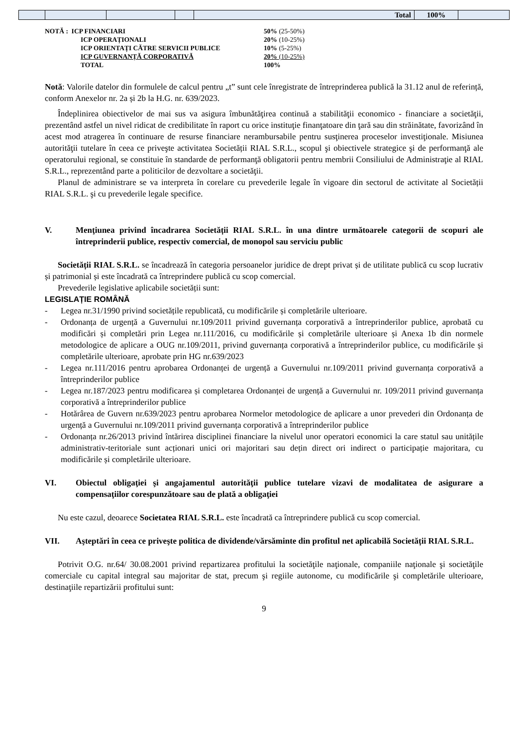| | | | | Total | 100% | |
| NOTĂ : ICP FINANCIARI | 50% (25-50%) |
| ICP OPERAȚIONALI | 20% (10-25%) |
| ICP ORIENTAȚI CĂTRE SERVICII PUBLICE | 10% (5-25%) |
| ICP GUVERNANȚĂ CORPORATIVĂ | 20% (10-25%) |
| TOTAL | 100% |
Notă: Valorile datelor din formulele de calcul pentru „t” sunt cele înregistrate de întreprinderea publică la 31.12 anul de referință, conform Anexelor nr. 2a și 2b la H.G. nr. 639/2023.
Îndeplinirea obiectivelor de mai sus va asigura îmbunătăţirea continuă a stabilităţii economico - financiare a societăţii, prezentând astfel un nivel ridicat de credibilitate în raport cu orice instituţie finanţatoare din ţară sau din străinătate, favorizând în acest mod atragerea în continuare de resurse financiare nerambursabile pentru susţinerea proceselor investiţionale. Misiunea autorităţii tutelare în ceea ce priveşte activitatea Societății RIAL S.R.L., scopul şi obiectivele strategice şi de performanţă ale operatorului regional, se constituie în standarde de performanţă obligatorii pentru membrii Consiliului de Administraţie al RIAL S.R.L., reprezentând parte a politicilor de dezvoltare a societăţii.
Planul de administrare se va interpreta în corelare cu prevederile legale în vigoare din sectorul de activitate al Societății RIAL S.R.L. şi cu prevederile legale specifice.
V. Menţiunea privind încadrarea Societății RIAL S.R.L. în una dintre următoarele categorii de scopuri ale întreprinderii publice, respectiv comercial, de monopol sau serviciu public
Societății RIAL S.R.L. se încadrează în categoria persoanelor juridice de drept privat și de utilitate publică cu scop lucrativ și patrimonial și este încadrată ca întreprindere publică cu scop comercial.
Prevederile legislative aplicabile societății sunt:
LEGISLAȚIE ROMÂNĂ
- Legea nr.31/1990 privind societățile republicată, cu modificările și completările ulterioare.
- Ordonanța de urgență a Guvernului nr.109/2011 privind guvernanța corporativă a întreprinderilor publice, aprobată cu modificări și completări prin Legea nr.111/2016, cu modificările și completările ulterioare și Anexa 1b din normele metodologice de aplicare a OUG nr.109/2011, privind guvernanța corporativă a întreprinderilor publice, cu modificările și completările ulterioare, aprobate prin HG nr.639/2023
- Legea nr.111/2016 pentru aprobarea Ordonanței de urgență a Guvernului nr.109/2011 privind guvernanța corporativă a întreprinderilor publice
- Legea nr.187/2023 pentru modificarea și completarea Ordonanței de urgență a Guvernului nr. 109/2011 privind guvernanța corporativă a întreprinderilor publice
- Hotărârea de Guvern nr.639/2023 pentru aprobarea Normelor metodologice de aplicare a unor prevederi din Ordonanța de urgență a Guvernului nr.109/2011 privind guvernanța corporativă a întreprinderilor publice
- Ordonanța nr.26/2013 privind întărirea disciplinei financiare la nivelul unor operatori economici la care statul sau unitățile administrativ-teritoriale sunt acționari unici ori majoritari sau dețin direct ori indirect o participație majoritara, cu modificările și completările ulterioare.
VI. Obiectul obligaţiei şi angajamentul autorităţii publice tutelare vizavi de modalitatea de asigurare a compensaţiilor corespunzătoare sau de plată a obligaţiei
Nu este cazul, deoarece Societatea RIAL S.R.L. este încadrată ca întreprindere publică cu scop comercial.
VII. Aşteptări în ceea ce priveşte politica de dividende/vărsăminte din profitul net aplicabilă Societății RIAL S.R.L.
Potrivit O.G. nr.64/ 30.08.2001 privind repartizarea profitului la societăţile naţionale, companiile naţionale şi societăţile comerciale cu capital integral sau majoritar de stat, precum şi regiile autonome, cu modificările şi completările ulterioare, destinaţiile repartizării profitului sunt:
9